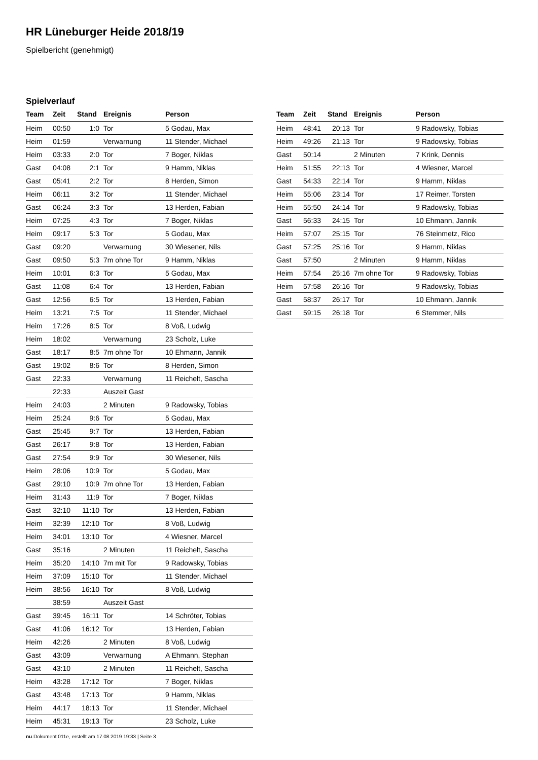HR Lüneburger Heide 2018/19
Spielbericht (genehmigt)
Spielverlauf
| Team | Zeit | Stand | Ereignis | Person |
| --- | --- | --- | --- | --- |
| Heim | 00:50 | 1:0 | Tor | 5 Godau, Max |
| Heim | 01:59 | | Verwarnung | 11 Stender, Michael |
| Heim | 03:33 | 2:0 | Tor | 7 Boger, Niklas |
| Gast | 04:08 | 2:1 | Tor | 9 Hamm, Niklas |
| Gast | 05:41 | 2:2 | Tor | 8 Herden, Simon |
| Heim | 06:11 | 3:2 | Tor | 11 Stender, Michael |
| Gast | 06:24 | 3:3 | Tor | 13 Herden, Fabian |
| Heim | 07:25 | 4:3 | Tor | 7 Boger, Niklas |
| Heim | 09:17 | 5:3 | Tor | 5 Godau, Max |
| Gast | 09:20 | | Verwarnung | 30 Wiesener, Nils |
| Gast | 09:50 | 5:3 | 7m ohne Tor | 9 Hamm, Niklas |
| Heim | 10:01 | 6:3 | Tor | 5 Godau, Max |
| Gast | 11:08 | 6:4 | Tor | 13 Herden, Fabian |
| Gast | 12:56 | 6:5 | Tor | 13 Herden, Fabian |
| Heim | 13:21 | 7:5 | Tor | 11 Stender, Michael |
| Heim | 17:26 | 8:5 | Tor | 8 Voß, Ludwig |
| Heim | 18:02 | | Verwarnung | 23 Scholz, Luke |
| Gast | 18:17 | 8:5 | 7m ohne Tor | 10 Ehmann, Jannik |
| Gast | 19:02 | 8:6 | Tor | 8 Herden, Simon |
| Gast | 22:33 | | Verwarnung | 11 Reichelt, Sascha |
| | 22:33 | | Auszeit Gast | |
| Heim | 24:03 | | 2 Minuten | 9 Radowsky, Tobias |
| Heim | 25:24 | 9:6 | Tor | 5 Godau, Max |
| Gast | 25:45 | 9:7 | Tor | 13 Herden, Fabian |
| Gast | 26:17 | 9:8 | Tor | 13 Herden, Fabian |
| Gast | 27:54 | 9:9 | Tor | 30 Wiesener, Nils |
| Heim | 28:06 | 10:9 | Tor | 5 Godau, Max |
| Gast | 29:10 | 10:9 | 7m ohne Tor | 13 Herden, Fabian |
| Heim | 31:43 | 11:9 | Tor | 7 Boger, Niklas |
| Gast | 32:10 | 11:10 | Tor | 13 Herden, Fabian |
| Heim | 32:39 | 12:10 | Tor | 8 Voß, Ludwig |
| Heim | 34:01 | 13:10 | Tor | 4 Wiesner, Marcel |
| Gast | 35:16 | | 2 Minuten | 11 Reichelt, Sascha |
| Heim | 35:20 | 14:10 | 7m mit Tor | 9 Radowsky, Tobias |
| Heim | 37:09 | 15:10 | Tor | 11 Stender, Michael |
| Heim | 38:56 | 16:10 | Tor | 8 Voß, Ludwig |
| | 38:59 | | Auszeit Gast | |
| Gast | 39:45 | 16:11 | Tor | 14 Schröter, Tobias |
| Gast | 41:06 | 16:12 | Tor | 13 Herden, Fabian |
| Heim | 42:26 | | 2 Minuten | 8 Voß, Ludwig |
| Gast | 43:09 | | Verwarnung | A Ehmann, Stephan |
| Gast | 43:10 | | 2 Minuten | 11 Reichelt, Sascha |
| Heim | 43:28 | 17:12 | Tor | 7 Boger, Niklas |
| Gast | 43:48 | 17:13 | Tor | 9 Hamm, Niklas |
| Heim | 44:17 | 18:13 | Tor | 11 Stender, Michael |
| Heim | 45:31 | 19:13 | Tor | 23 Scholz, Luke |
| Team | Zeit | Stand | Ereignis | Person |
| --- | --- | --- | --- | --- |
| Heim | 48:41 | 20:13 | Tor | 9 Radowsky, Tobias |
| Heim | 49:26 | 21:13 | Tor | 9 Radowsky, Tobias |
| Gast | 50:14 | | 2 Minuten | 7 Krink, Dennis |
| Heim | 51:55 | 22:13 | Tor | 4 Wiesner, Marcel |
| Gast | 54:33 | 22:14 | Tor | 9 Hamm, Niklas |
| Heim | 55:06 | 23:14 | Tor | 17 Reimer, Torsten |
| Heim | 55:50 | 24:14 | Tor | 9 Radowsky, Tobias |
| Gast | 56:33 | 24:15 | Tor | 10 Ehmann, Jannik |
| Heim | 57:07 | 25:15 | Tor | 76 Steinmetz, Rico |
| Gast | 57:25 | 25:16 | Tor | 9 Hamm, Niklas |
| Gast | 57:50 | | 2 Minuten | 9 Hamm, Niklas |
| Heim | 57:54 | 25:16 | 7m ohne Tor | 9 Radowsky, Tobias |
| Heim | 57:58 | 26:16 | Tor | 9 Radowsky, Tobias |
| Gast | 58:37 | 26:17 | Tor | 10 Ehmann, Jannik |
| Gast | 59:15 | 26:18 | Tor | 6 Stemmer, Nils |
nu.Dokument 011e, erstellt am 17.08.2019 19:33 | Seite 3